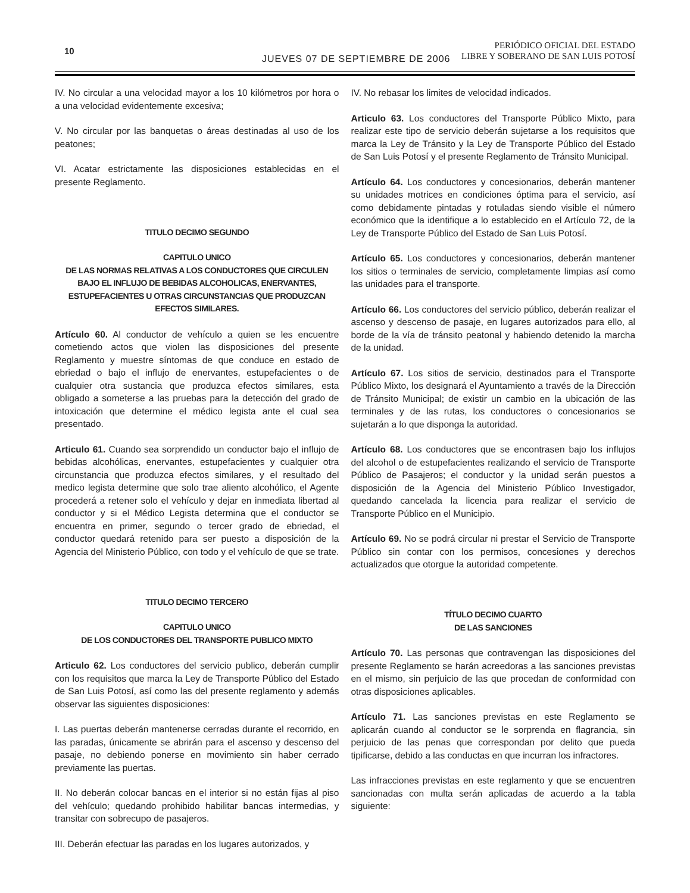10
JUEVES 07 DE SEPTIEMBRE DE 2006
PERIÓDICO OFICIAL DEL ESTADO
LIBRE Y SOBERANO DE SAN LUIS POTOSÍ
IV. No circular a una velocidad mayor a los 10 kilómetros por hora o a una velocidad evidentemente excesiva;
V. No circular por las banquetas o áreas destinadas al uso de los peatones;
VI. Acatar estrictamente las disposiciones establecidas en el presente Reglamento.
TITULO DECIMO SEGUNDO
CAPITULO UNICO
DE LAS NORMAS RELATIVAS A LOS CONDUCTORES QUE CIRCULEN BAJO EL INFLUJO DE BEBIDAS ALCOHOLICAS, ENERVANTES, ESTUPEFACIENTES U OTRAS CIRCUNSTANCIAS QUE PRODUZCAN EFECTOS SIMILARES.
Artículo 60. Al conductor de vehículo a quien se les encuentre cometiendo actos que violen las disposiciones del presente Reglamento y muestre síntomas de que conduce en estado de ebriedad o bajo el influjo de enervantes, estupefacientes o de cualquier otra sustancia que produzca efectos similares, esta obligado a someterse a las pruebas para la detección del grado de intoxicación que determine el médico legista ante el cual sea presentado.
Articulo 61. Cuando sea sorprendido un conductor bajo el influjo de bebidas alcohólicas, enervantes, estupefacientes y cualquier otra circunstancia que produzca efectos similares, y el resultado del medico legista determine que solo trae aliento alcohólico, el Agente procederá a retener solo el vehículo y dejar en inmediata libertad al conductor y si el Médico Legista determina que el conductor se encuentra en primer, segundo o tercer grado de ebriedad, el conductor quedará retenido para ser puesto a disposición de la Agencia del Ministerio Público, con todo y el vehículo de que se trate.
TITULO DECIMO TERCERO
CAPITULO UNICO
DE LOS CONDUCTORES DEL TRANSPORTE PUBLICO MIXTO
Articulo 62. Los conductores del servicio publico, deberán cumplir con los requisitos que marca la Ley de Transporte Público del Estado de San Luis Potosí, así como las del presente reglamento y además observar las siguientes disposiciones:
I. Las puertas deberán mantenerse cerradas durante el recorrido, en las paradas, únicamente se abrirán para el ascenso y descenso del pasaje, no debiendo ponerse en movimiento sin haber cerrado previamente las puertas.
II. No deberán colocar bancas en el interior si no están fijas al piso del vehículo; quedando prohibido habilitar bancas intermedias, y transitar con sobrecupo de pasajeros.
III. Deberán efectuar las paradas en los lugares autorizados, y
IV. No rebasar los limites de velocidad indicados.
Articulo 63. Los conductores del Transporte Público Mixto, para realizar este tipo de servicio deberán sujetarse a los requisitos que marca la Ley de Tránsito y la Ley de Transporte Público del Estado de San Luis Potosí y el presente Reglamento de Tránsito Municipal.
Artículo 64. Los conductores y concesionarios, deberán mantener su unidades motrices en condiciones óptima para el servicio, así como debidamente pintadas y rotuladas siendo visible el número económico que la identifique a lo establecido en el Artículo 72, de la Ley de Transporte Público del Estado de San Luis Potosí.
Artículo 65. Los conductores y concesionarios, deberán mantener los sitios o terminales de servicio, completamente limpias así como las unidades para el transporte.
Artículo 66. Los conductores del servicio público, deberán realizar el ascenso y descenso de pasaje, en lugares autorizados para ello, al borde de la vía de tránsito peatonal y habiendo detenido la marcha de la unidad.
Artículo 67. Los sitios de servicio, destinados para el Transporte Público Mixto, los designará el Ayuntamiento a través de la Dirección de Tránsito Municipal; de existir un cambio en la ubicación de las terminales y de las rutas, los conductores o concesionarios se sujetarán a lo que disponga la autoridad.
Artículo 68. Los conductores que se encontrasen bajo los influjos del alcohol o de estupefacientes realizando el servicio de Transporte Público de Pasajeros; el conductor y la unidad serán puestos a disposición de la Agencia del Ministerio Público Investigador, quedando cancelada la licencia para realizar el servicio de Transporte Público en el Municipio.
Artículo 69. No se podrá circular ni prestar el Servicio de Transporte Público sin contar con los permisos, concesiones y derechos actualizados que otorgue la autoridad competente.
TÍTULO DECIMO CUARTO
DE LAS SANCIONES
Artículo 70. Las personas que contravengan las disposiciones del presente Reglamento se harán acreedoras a las sanciones previstas en el mismo, sin perjuicio de las que procedan de conformidad con otras disposiciones aplicables.
Artículo 71. Las sanciones previstas en este Reglamento se aplicarán cuando al conductor se le sorprenda en flagrancia, sin perjuicio de las penas que correspondan por delito que pueda tipificarse, debido a las conductas en que incurran los infractores.
Las infracciones previstas en este reglamento y que se encuentren sancionadas con multa serán aplicadas de acuerdo a la tabla siguiente: